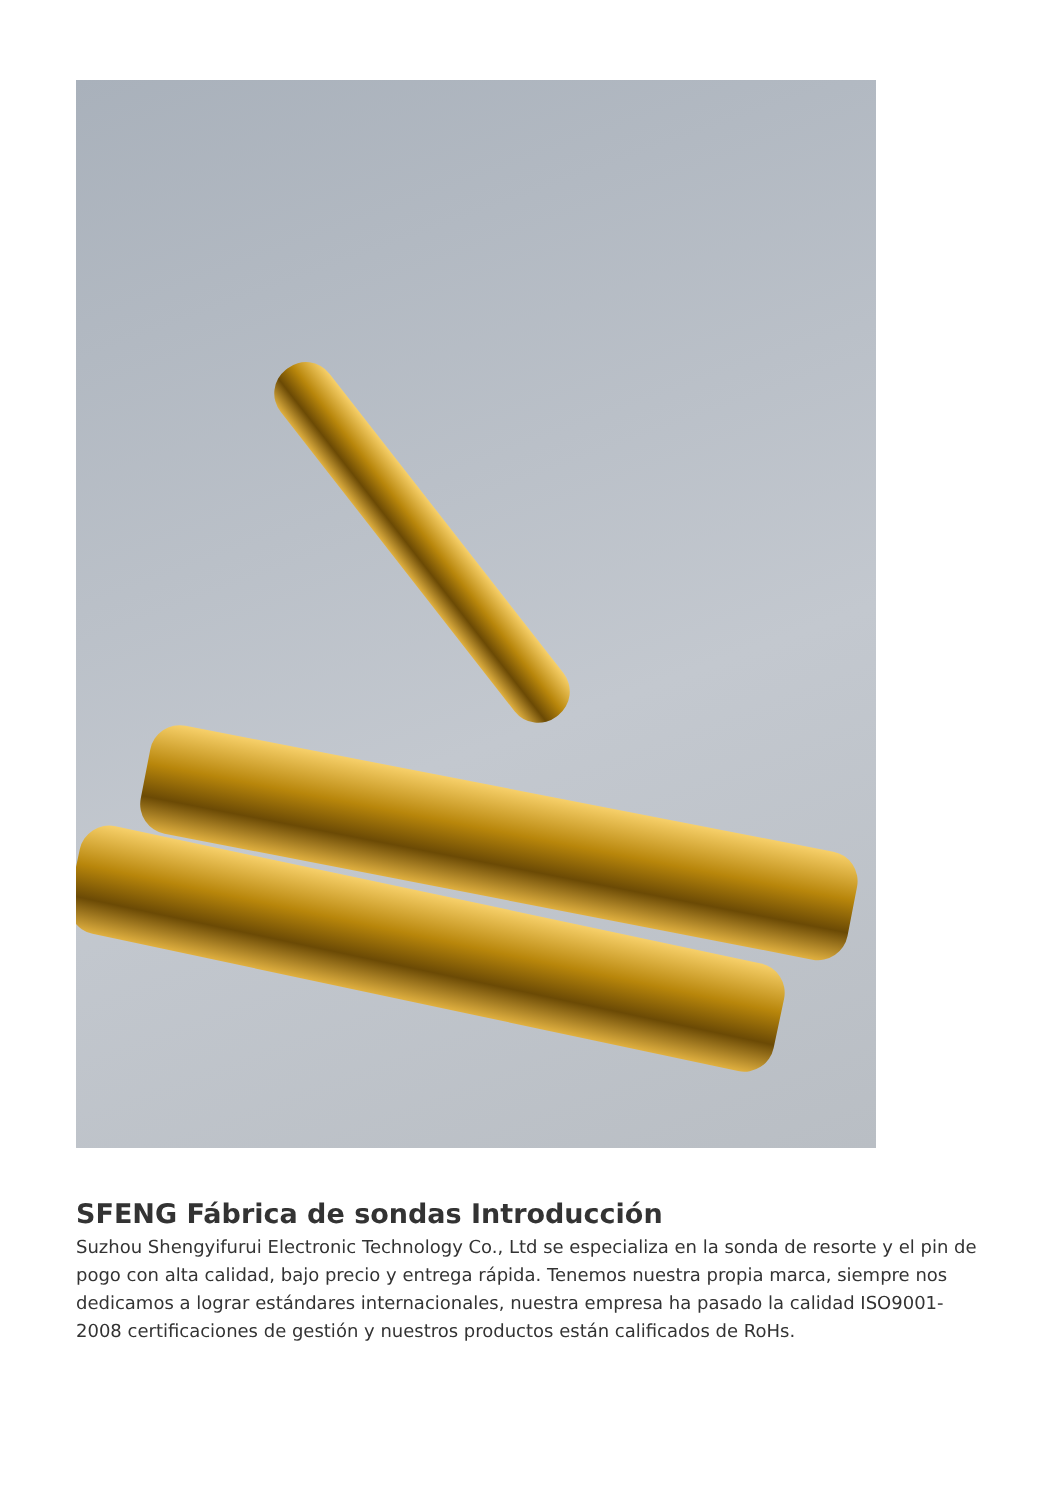SFENG Fábrica de sondas Introducción
Suzhou Shengyifurui Electronic Technology Co., Ltd se especializa en la sonda de resorte y el pin de pogo con alta calidad, bajo precio y entrega rápida. Tenemos nuestra propia marca, siempre nos dedicamos a lograr estándares internacionales, nuestra empresa ha pasado la calidad ISO9001-2008 certificaciones de gestión y nuestros productos están calificados de RoHs.